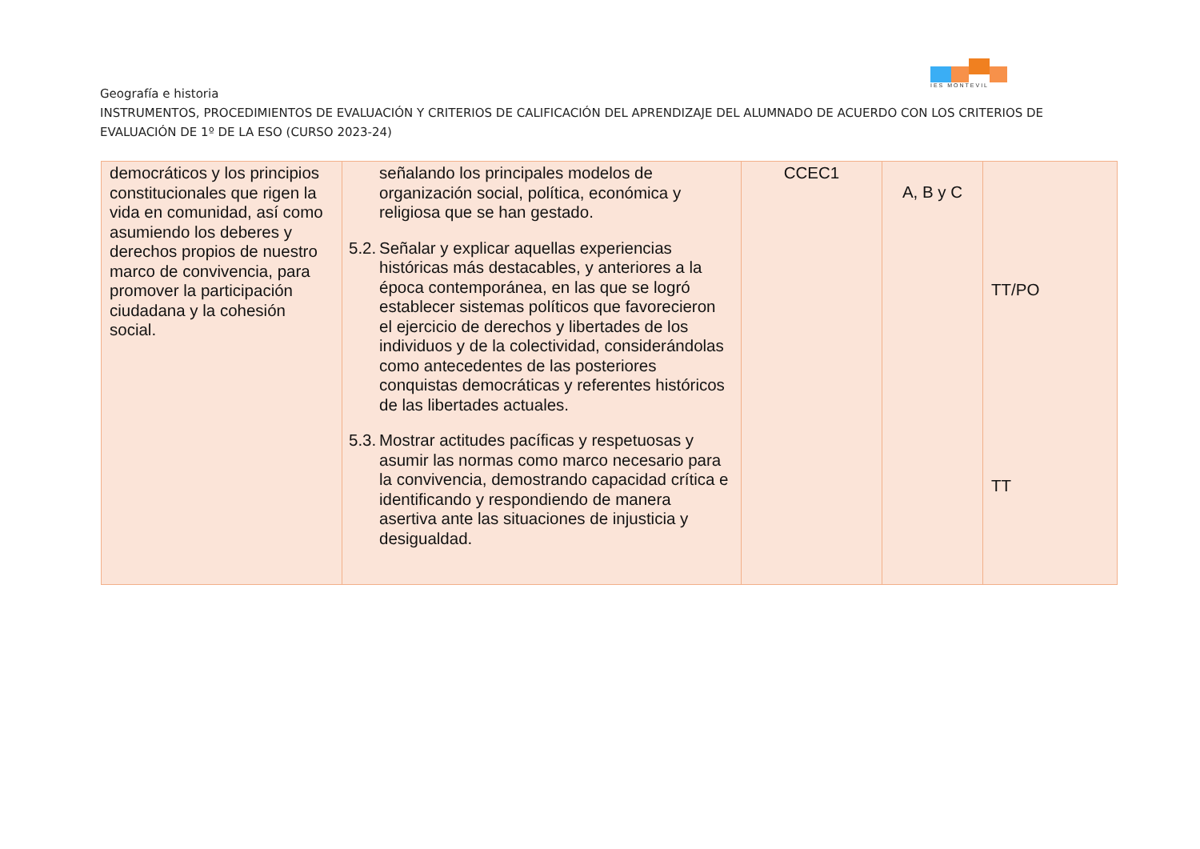IES MONTEVIL
Geografía e historia
INSTRUMENTOS, PROCEDIMIENTOS DE EVALUACIÓN Y CRITERIOS DE CALIFICACIÓN DEL APRENDIZAJE DEL ALUMNADO DE ACUERDO CON LOS CRITERIOS DE EVALUACIÓN DE 1º DE LA ESO (CURSO 2023-24)
| democráticos y los principios constitucionales que rigen la vida en comunidad, así como asumiendo los deberes y derechos propios de nuestro marco de convivencia, para promover la participación ciudadana y la cohesión social. | señalando los principales modelos de organización social, política, económica y religiosa que se han gestado. 5.2. Señalar y explicar aquellas experiencias históricas más destacables, y anteriores a la época contemporánea, en las que se logró establecer sistemas políticos que favorecieron el ejercicio de derechos y libertades de los individuos y de la colectividad, considerándolas como antecedentes de las posteriores conquistas democráticas y referentes históricos de las libertades actuales. 5.3. Mostrar actitudes pacíficas y respetuosas y asumir las normas como marco necesario para la convivencia, demostrando capacidad crítica e identificando y respondiendo de manera asertiva ante las situaciones de injusticia y desigualdad. | CCEC1 | A, B y C | TT/PO TT |